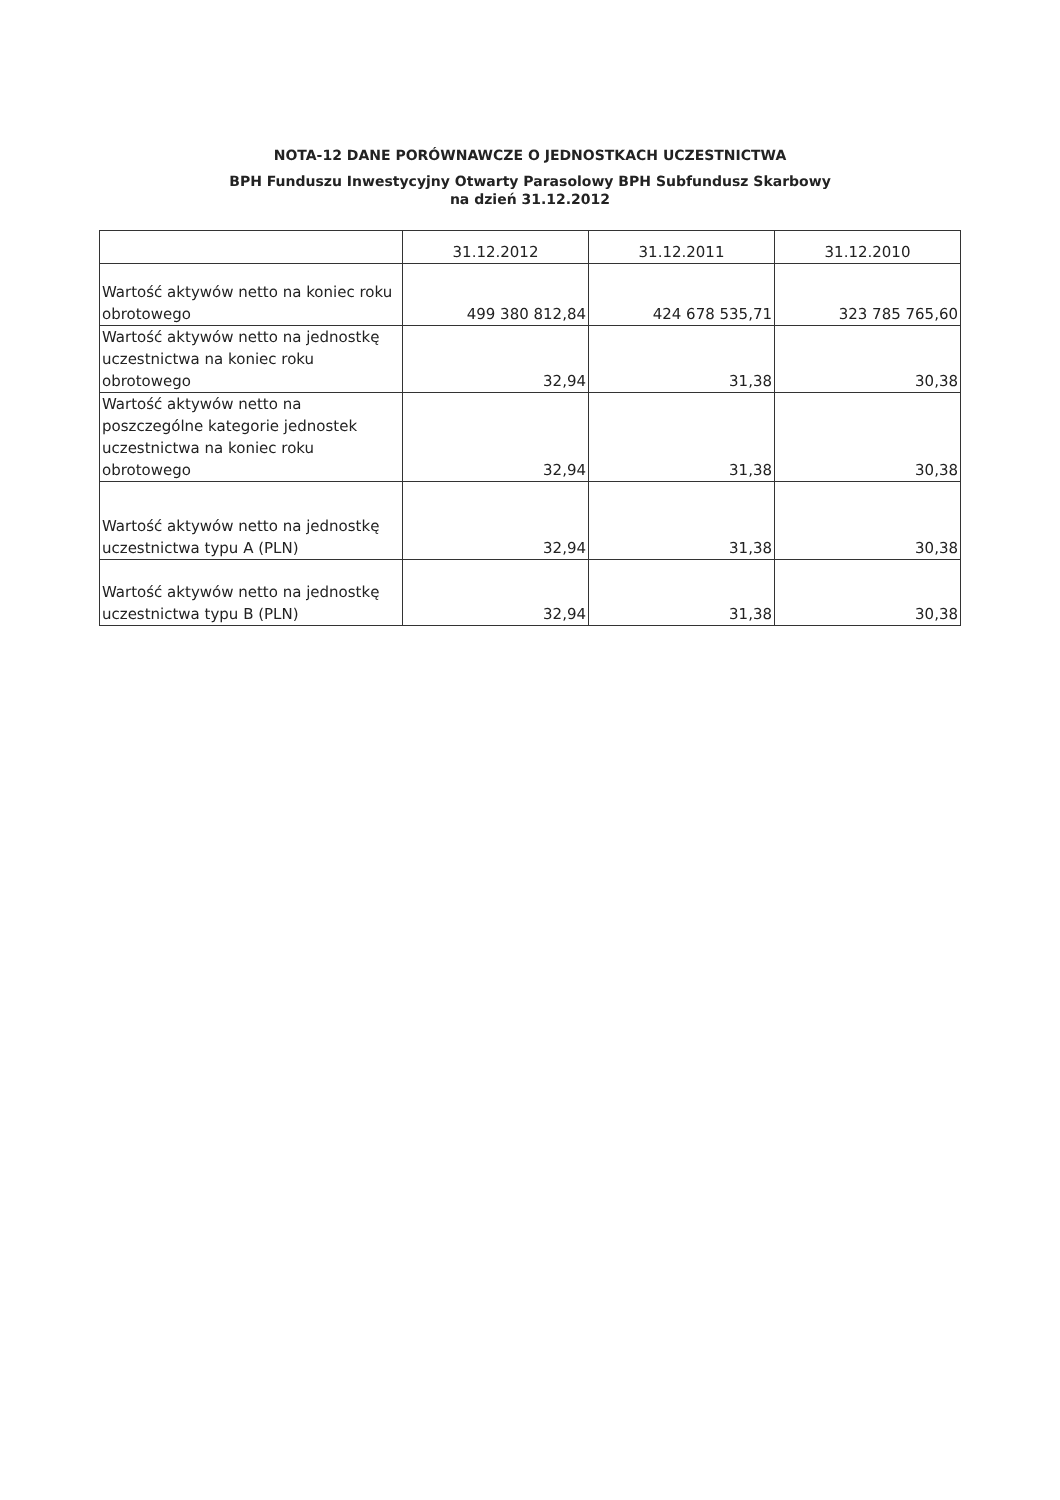NOTA-12 DANE PORÓWNAWCZE O JEDNOSTKACH UCZESTNICTWA
BPH Funduszu Inwestycyjny Otwarty Parasolowy BPH Subfundusz Skarbowy
na dzień 31.12.2012
| | 31.12.2012 | 31.12.2011 | 31.12.2010 |
| --- | --- | --- | --- |
| Wartość aktywów netto na koniec roku obrotowego | 499 380 812,84 | 424 678 535,71 | 323 785 765,60 |
| Wartość aktywów netto na jednostkę uczestnictwa na koniec roku obrotowego | 32,94 | 31,38 | 30,38 |
| Wartość aktywów netto na poszczególne kategorie jednostek uczestnictwa na koniec roku obrotowego | 32,94 | 31,38 | 30,38 |
| Wartość aktywów netto na jednostkę uczestnictwa typu A (PLN) | 32,94 | 31,38 | 30,38 |
| Wartość aktywów netto na jednostkę uczestnictwa typu B (PLN) | 32,94 | 31,38 | 30,38 |